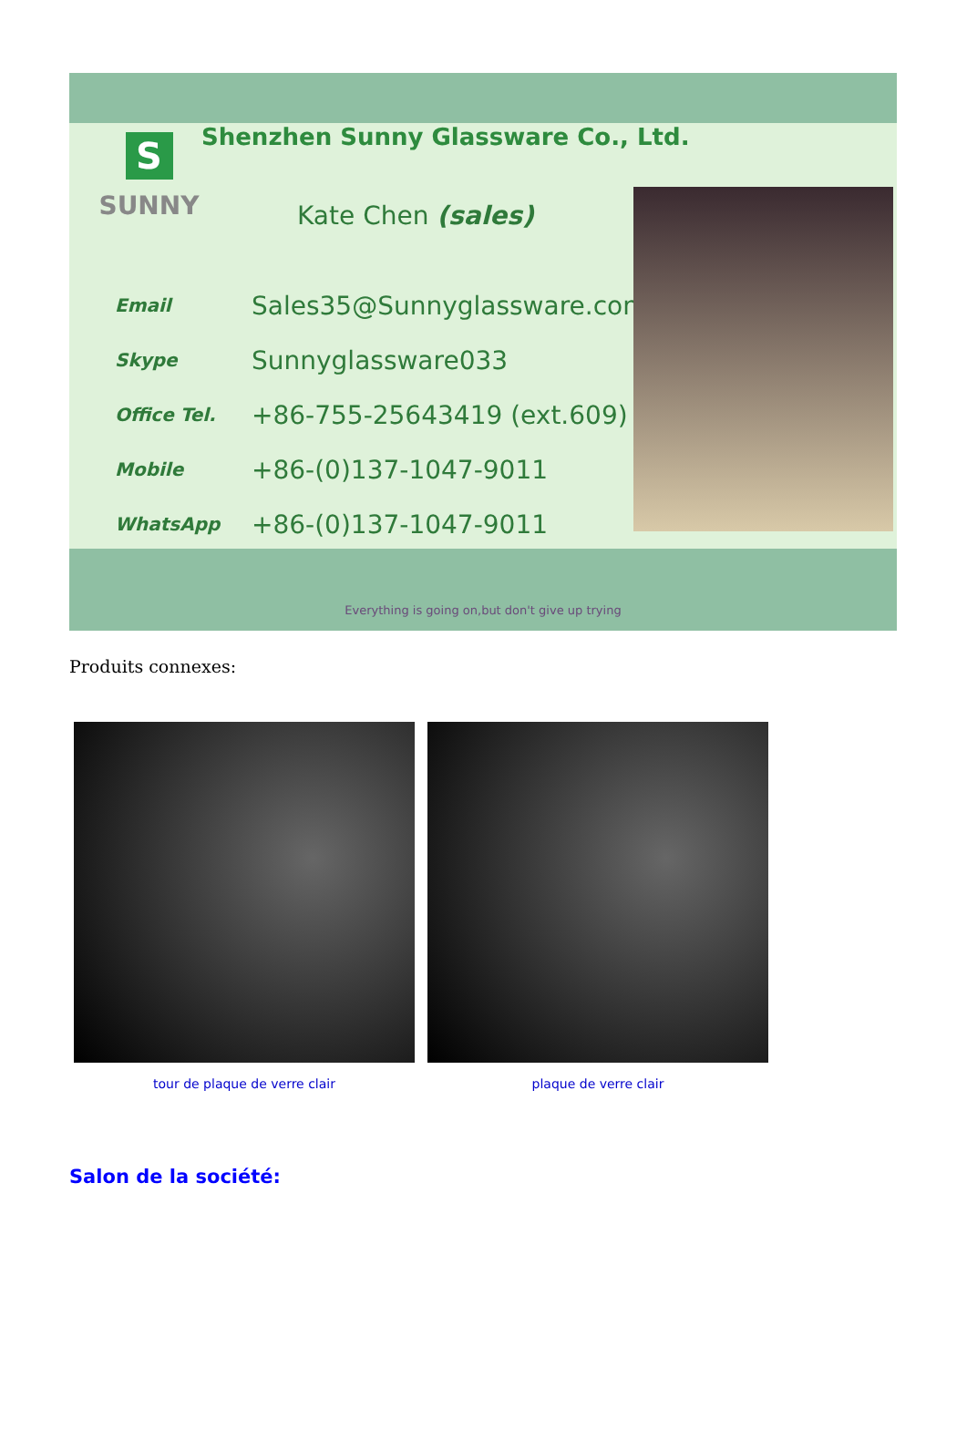Shenzhen Sunny Glassware Co., Ltd.
S
SUNNY
Kate Chen (sales)
Email Sales35@Sunnyglassware.com
Skype Sunnyglassware033
Office Tel. +86-755-25643419 (ext.609)
Mobile +86-(0)137-1047-9011
WhatsApp +86-(0)137-1047-9011
Everything is going on,but don't give up trying
Produits connexes:
tour de plaque de verre clair plaque de verre clair
Salon de la société: